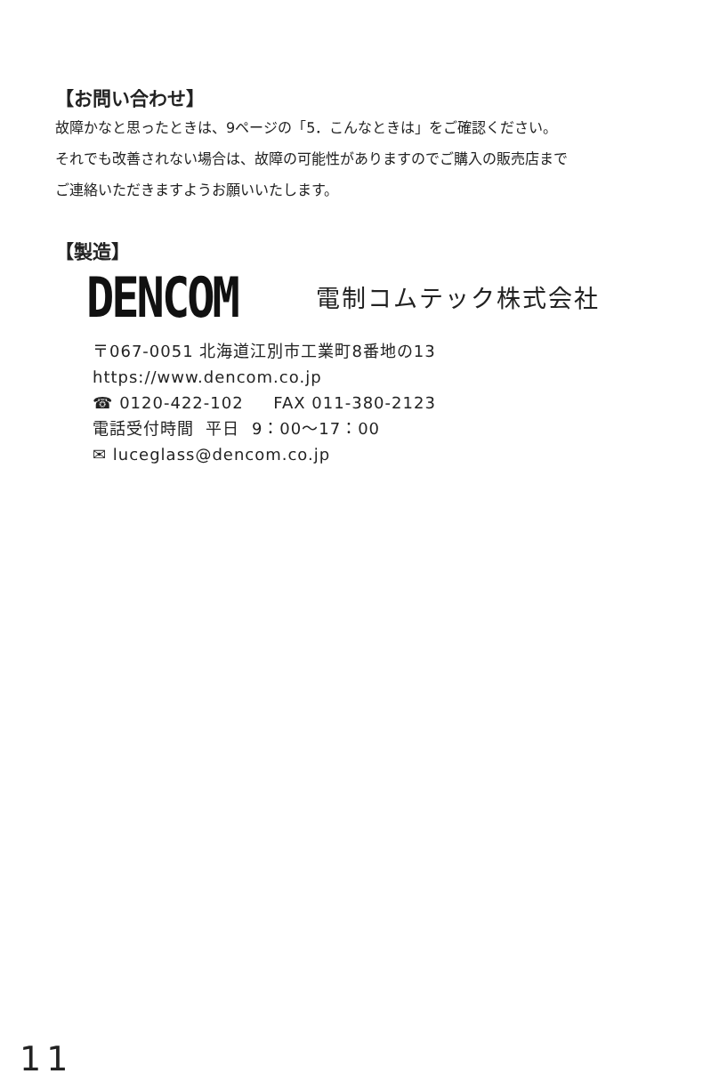【お問い合わせ】
故障かなと思ったときは、9ページの「5．こんなときは」をご確認ください。
それでも改善されない場合は、故障の可能性がありますのでご購入の販売店まで
ご連絡いただきますようお願いいたします。
【製造】
DENCOM 電制コムテック株式会社
〒067-0051 北海道江別市工業町8番地の13
https://www.dencom.co.jp
☎ 0120-422-102 FAX 011-380-2123
電話受付時間 平日 9：00～17：00
✉ luceglass@dencom.co.jp
11